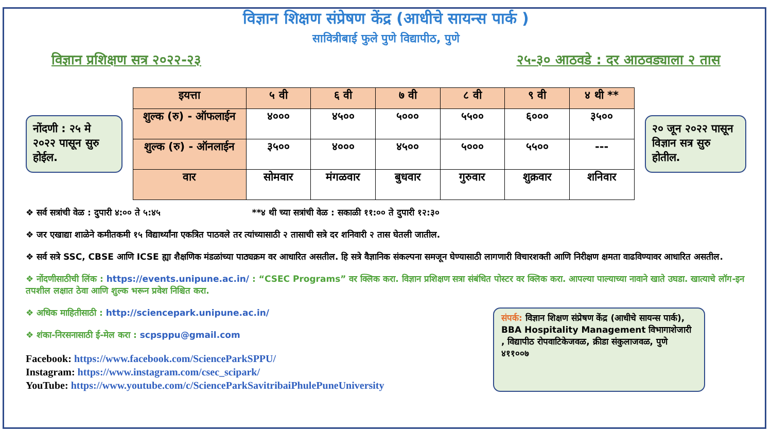विज्ञान शिक्षण संप्रेषण केंद्र (आधीचे सायन्स पार्क )
सावित्रीबाई फुले पुणे विद्यापीठ, पुणे
विज्ञान प्रशिक्षण सत्र २०२२-२३ २५-३० आठवडे : दर आठवड्याला २ तास
नोंदणी : २५ मे २०२२ पासून सुरु होईल.
| इयत्ता | ५ वी | ६ वी | ७ वी | ८ वी | ९ वी | ४ थी ** |
| --- | --- | --- | --- | --- | --- | --- |
| शुल्क (रु) - ऑफलाईन | ४००० | ४५०० | ५००० | ५५०० | ६००० | ३५०० |
| शुल्क (रु) - ऑनलाईन | ३५०० | ४००० | ४५०० | ५००० | ५५०० | --- |
| वार | सोमवार | मंगळवार | बुधवार | गुरुवार | शुक्रवार | शनिवार |
२० जून २०२२ पासून विज्ञान सत्र सुरु होतील.
❖ सर्व सत्रांची वेळ : दुपारी ४:०० ते ५:४५ **४ थी च्या सत्रांची वेळ : सकाळी ११:०० ते दुपारी १२:३०
❖ जर एखाद्या शाळेने कमीतकमी १५ विद्यार्थ्यांना एकत्रित पाठवले तर त्यांच्यासाठी २ तासाची सत्रे दर शनिवारी २ तास घेतली जातील.
❖ सर्व सत्रे SSC, CBSE आणि ICSE ह्या शैक्षणिक मंडळांच्या पाठ्यक्रम वर आधारित असतील. हि सत्रे वैज्ञानिक संकल्पना समजून घेण्यासाठी लागणारी विचारशक्ती आणि निरीक्षण क्षमता वाढविण्यावर आधारित असतील.
❖ नोंदणीसाठीची लिंक : https://events.unipune.ac.in/ : “CSEC Programs” वर क्लिक करा. विज्ञान प्रशिक्षण सत्रा संबंधित पोस्टर वर क्लिक करा. आपल्या पाल्याच्या नावाने खाते उघडा. खात्याचे लॉग-इन तपशील लक्षात ठेवा आणि शुल्क भरून प्रवेश निश्चित करा.
❖ अधिक माहितीसाठी : http://sciencepark.unipune.ac.in/
❖ शंका-निरसनासाठी ई-मेल करा : scpsppu@gmail.com
Facebook: https://www.facebook.com/ScienceParkSPPU/
Instagram: https://www.instagram.com/csec_scipark/
YouTube: https://www.youtube.com/c/ScienceParkSavitribaiPhulePuneUniversity
संपर्क: विज्ञान शिक्षण संप्रेषण केंद्र (आधीचे सायन्स पार्क), BBA Hospitality Management विभागाशेजारी , विद्यापीठ रोपवाटिकेजवळ, क्रीडा संकुलाजवळ, पुणे ४११००७